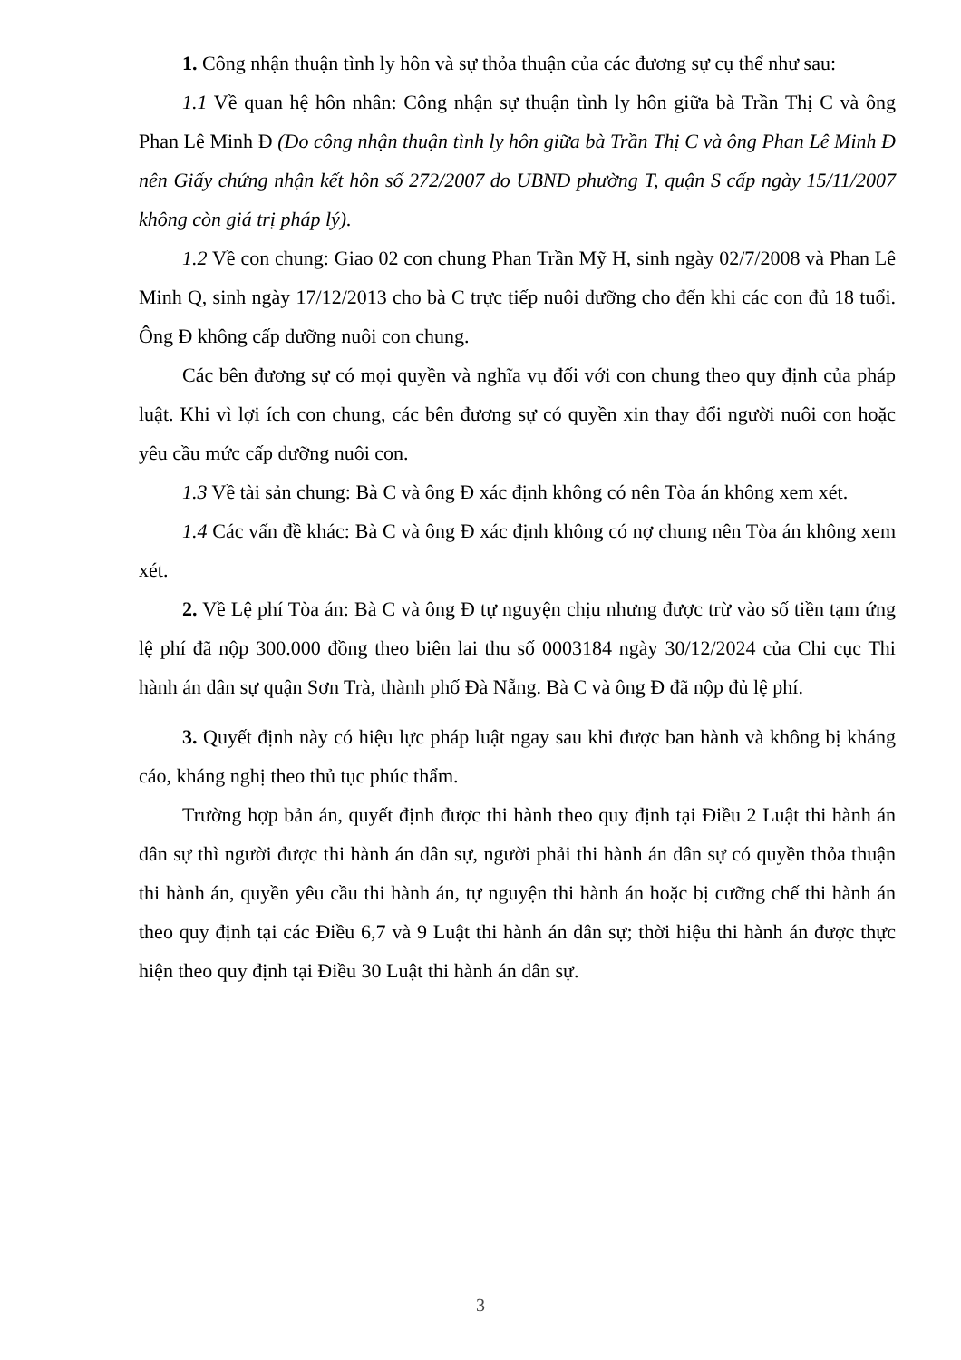1. Công nhận thuận tình ly hôn và sự thỏa thuận của các đương sự cụ thể như sau:
1.1 Về quan hệ hôn nhân: Công nhận sự thuận tình ly hôn giữa bà Trần Thị C và ông Phan Lê Minh Đ (Do công nhận thuận tình ly hôn giữa bà Trần Thị C và ông Phan Lê Minh Đ nên Giấy chứng nhận kết hôn số 272/2007 do UBND phường T, quận S cấp ngày 15/11/2007 không còn giá trị pháp lý).
1.2 Về con chung: Giao 02 con chung Phan Trần Mỹ H, sinh ngày 02/7/2008 và Phan Lê Minh Q, sinh ngày 17/12/2013 cho bà C trực tiếp nuôi dưỡng cho đến khi các con đủ 18 tuổi. Ông Đ không cấp dưỡng nuôi con chung.
Các bên đương sự có mọi quyền và nghĩa vụ đối với con chung theo quy định của pháp luật. Khi vì lợi ích con chung, các bên đương sự có quyền xin thay đổi người nuôi con hoặc yêu cầu mức cấp dưỡng nuôi con.
1.3 Về tài sản chung: Bà C và ông Đ xác định không có nên Tòa án không xem xét.
1.4 Các vấn đề khác: Bà C và ông Đ xác định không có nợ chung nên Tòa án không xem xét.
2. Về Lệ phí Tòa án: Bà C và ông Đ tự nguyện chịu nhưng được trừ vào số tiền tạm ứng lệ phí đã nộp 300.000 đồng theo biên lai thu số 0003184 ngày 30/12/2024 của Chi cục Thi hành án dân sự quận Sơn Trà, thành phố Đà Nẵng. Bà C và ông Đ đã nộp đủ lệ phí.
3. Quyết định này có hiệu lực pháp luật ngay sau khi được ban hành và không bị kháng cáo, kháng nghị theo thủ tục phúc thẩm.
Trường hợp bản án, quyết định được thi hành theo quy định tại Điều 2 Luật thi hành án dân sự thì người được thi hành án dân sự, người phải thi hành án dân sự có quyền thỏa thuận thi hành án, quyền yêu cầu thi hành án, tự nguyện thi hành án hoặc bị cưỡng chế thi hành án theo quy định tại các Điều 6,7 và 9 Luật thi hành án dân sự; thời hiệu thi hành án được thực hiện theo quy định tại Điều 30 Luật thi hành án dân sự.
3